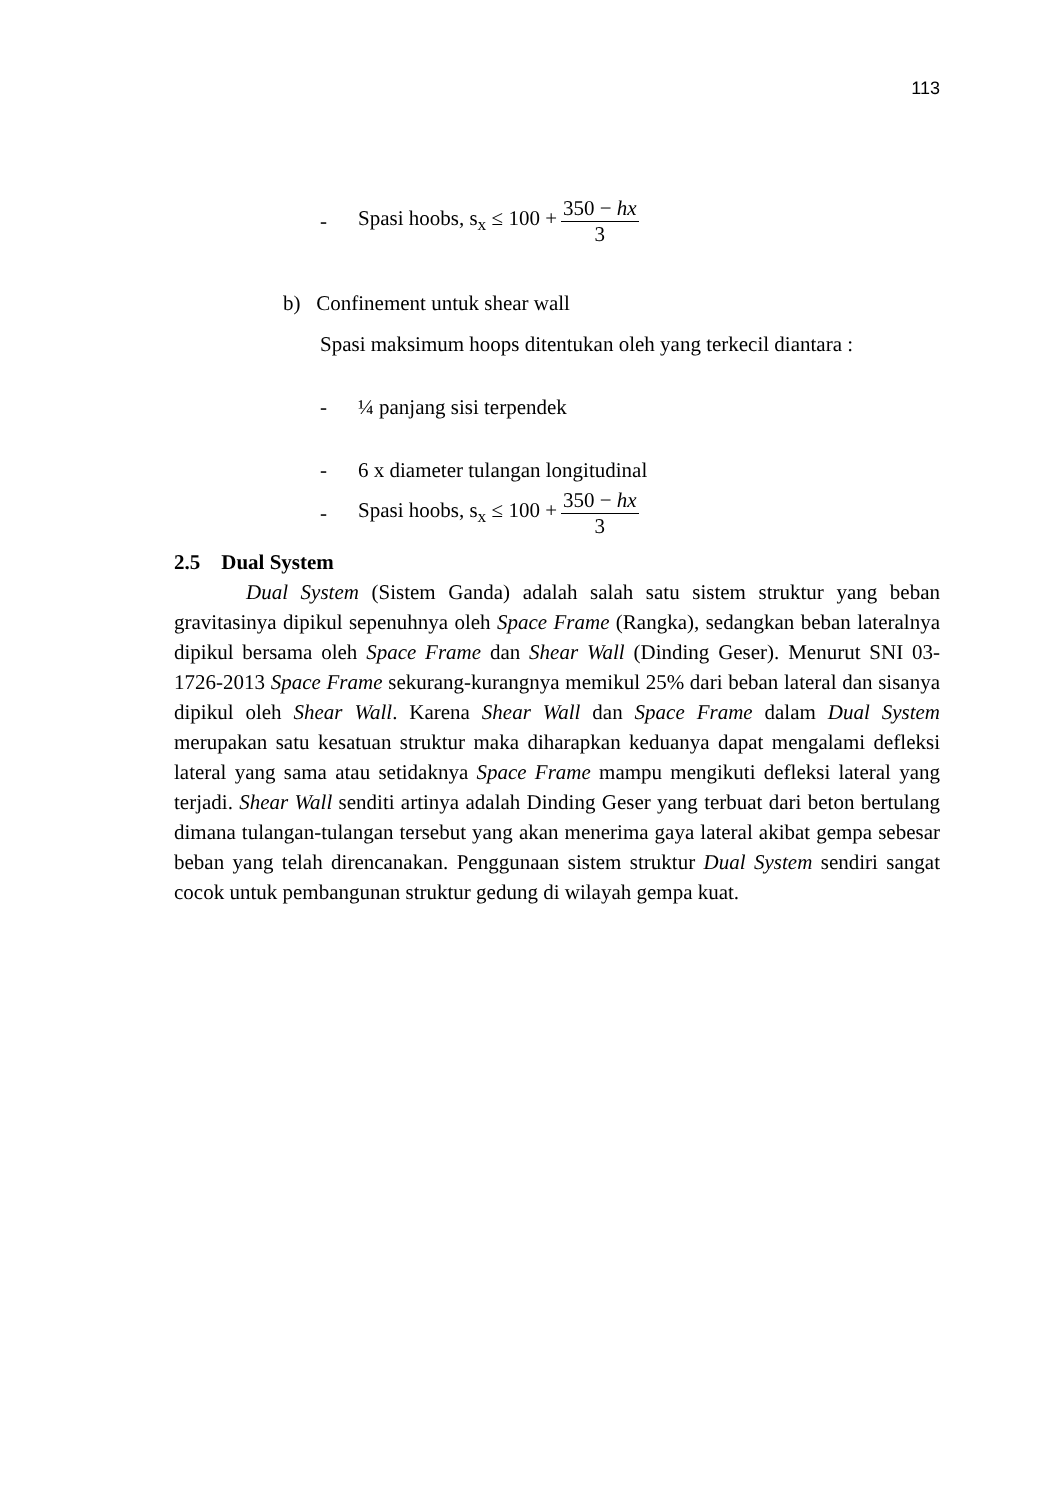113
- Spasi hoobs, s<sub>x</sub> ≤ 100 + 350 − hx 3
b) Confinement untuk shear wall
Spasi maksimum hoops ditentukan oleh yang terkecil diantara :
- ¼ panjang sisi terpendek
- 6 x diameter tulangan longitudinal
- Spasi hoobs, s<sub>x</sub> ≤ 100 + 350 − hx 3
2.5 Dual System
Dual System (Sistem Ganda) adalah salah satu sistem struktur yang beban gravitasinya dipikul sepenuhnya oleh Space Frame (Rangka), sedangkan beban lateralnya dipikul bersama oleh Space Frame dan Shear Wall (Dinding Geser). Menurut SNI 03-1726-2013 Space Frame sekurang-kurangnya memikul 25% dari beban lateral dan sisanya dipikul oleh Shear Wall. Karena Shear Wall dan Space Frame dalam Dual System merupakan satu kesatuan struktur maka diharapkan keduanya dapat mengalami defleksi lateral yang sama atau setidaknya Space Frame mampu mengikuti defleksi lateral yang terjadi. Shear Wall senditi artinya adalah Dinding Geser yang terbuat dari beton bertulang dimana tulangan-tulangan tersebut yang akan menerima gaya lateral akibat gempa sebesar beban yang telah direncanakan. Penggunaan sistem struktur Dual System sendiri sangat cocok untuk pembangunan struktur gedung di wilayah gempa kuat.